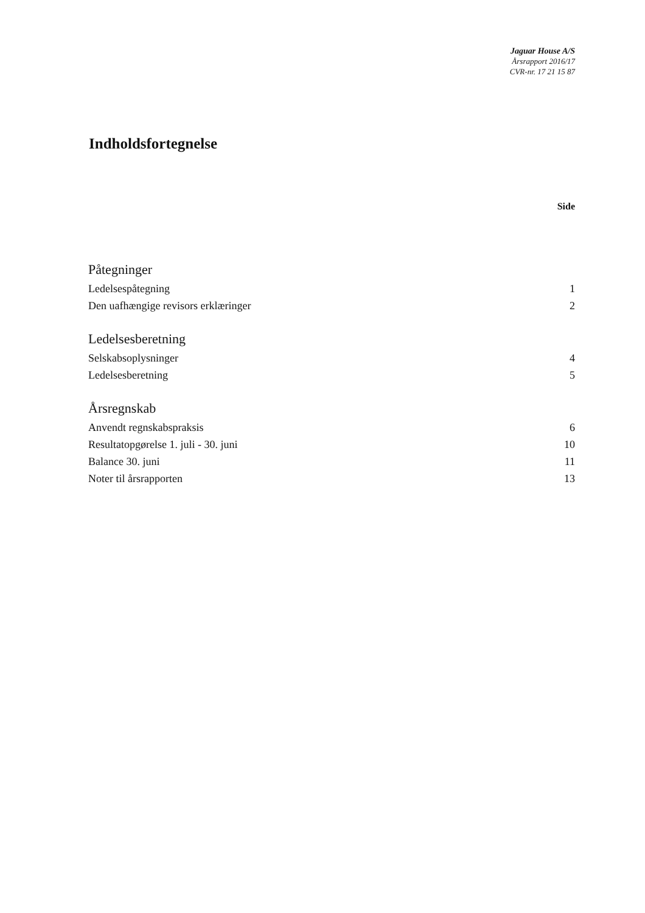Jaguar House A/S
Årsrapport 2016/17
CVR-nr. 17 21 15 87
Indholdsfortegnelse
Side
Påtegninger
Ledelsespåtegning 1
Den uafhængige revisors erklæringer 2
Ledelsesberetning
Selskabsoplysninger 4
Ledelsesberetning 5
Årsregnskab
Anvendt regnskabspraksis 6
Resultatopgørelse 1. juli - 30. juni 10
Balance 30. juni 11
Noter til årsrapporten 13